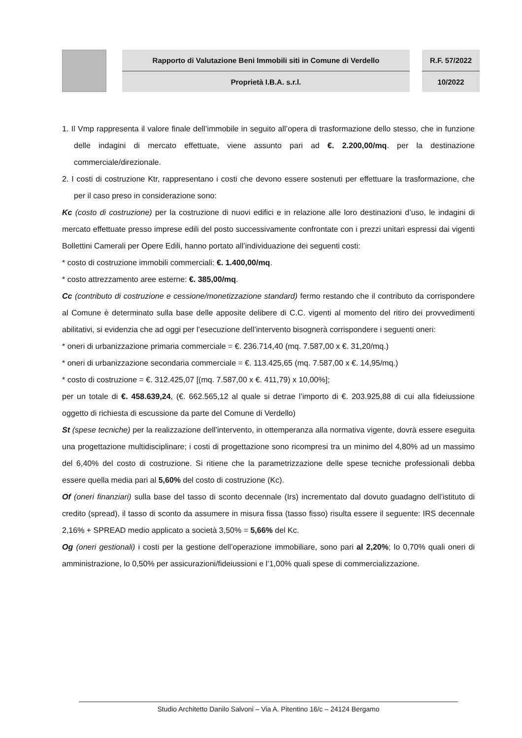Rapporto di Valutazione Beni Immobili siti in Comune di Verdello
Proprietà I.B.A. s.r.l.
R.F. 57/2022
10/2022
1. Il Vmp rappresenta il valore finale dell’immobile in seguito all’opera di trasformazione dello stesso, che in funzione delle indagini di mercato effettuate, viene assunto pari ad €. 2.200,00/mq. per la destinazione commerciale/direzionale.
2. I costi di costruzione Ktr, rappresentano i costi che devono essere sostenuti per effettuare la trasformazione, che per il caso preso in considerazione sono:
Kc (costo di costruzione) per la costruzione di nuovi edifici e in relazione alle loro destinazioni d’uso, le indagini di mercato effettuate presso imprese edili del posto successivamente confrontate con i prezzi unitari espressi dai vigenti Bollettini Camerali per Opere Edili, hanno portato all’individuazione dei seguenti costi:
* costo di costruzione immobili commerciali: €. 1.400,00/mq.
* costo attrezzamento aree esterne: €. 385,00/mq.
Cc (contributo di costruzione e cessione/monetizzazione standard) fermo restando che il contributo da corrispondere al Comune è determinato sulla base delle apposite delibere di C.C. vigenti al momento del ritiro dei provvedimenti abilitativi, si evidenzia che ad oggi per l’esecuzione dell’intervento bisognerà corrispondere i seguenti oneri:
* oneri di urbanizzazione primaria commerciale = €. 236.714,40 (mq. 7.587,00 x €. 31,20/mq.)
* oneri di urbanizzazione secondaria commerciale = €. 113.425,65 (mq. 7.587,00 x €. 14,95/mq.)
* costo di costruzione = €. 312.425,07 [(mq. 7.587,00 x €. 411,79) x 10,00%];
per un totale di €. 458.639,24, (€. 662.565,12 al quale si detrae l’importo di €. 203.925,88 di cui alla fideiussione oggetto di richiesta di escussione da parte del Comune di Verdello)
St (spese tecniche) per la realizzazione dell’intervento, in ottemperanza alla normativa vigente, dovrà essere eseguita una progettazione multidisciplinare; i costi di progettazione sono ricompresi tra un minimo del 4,80% ad un massimo del 6,40% del costo di costruzione. Si ritiene che la parametrizzazione delle spese tecniche professionali debba essere quella media pari al 5,60% del costo di costruzione (Kc).
Of (oneri finanziari) sulla base del tasso di sconto decennale (Irs) incrementato dal dovuto guadagno dell’istituto di credito (spread), il tasso di sconto da assumere in misura fissa (tasso fisso) risulta essere il seguente: IRS decennale 2,16% + SPREAD medio applicato a società 3,50% = 5,66% del Kc.
Og (oneri gestionali) i costi per la gestione dell’operazione immobiliare, sono pari al 2,20%; lo 0,70% quali oneri di amministrazione, lo 0,50% per assicurazioni/fideiussioni e l’1,00% quali spese di commercializzazione.
Studio Architetto Danilo Salvoni – Via A. Pitentino 16/c – 24124 Bergamo